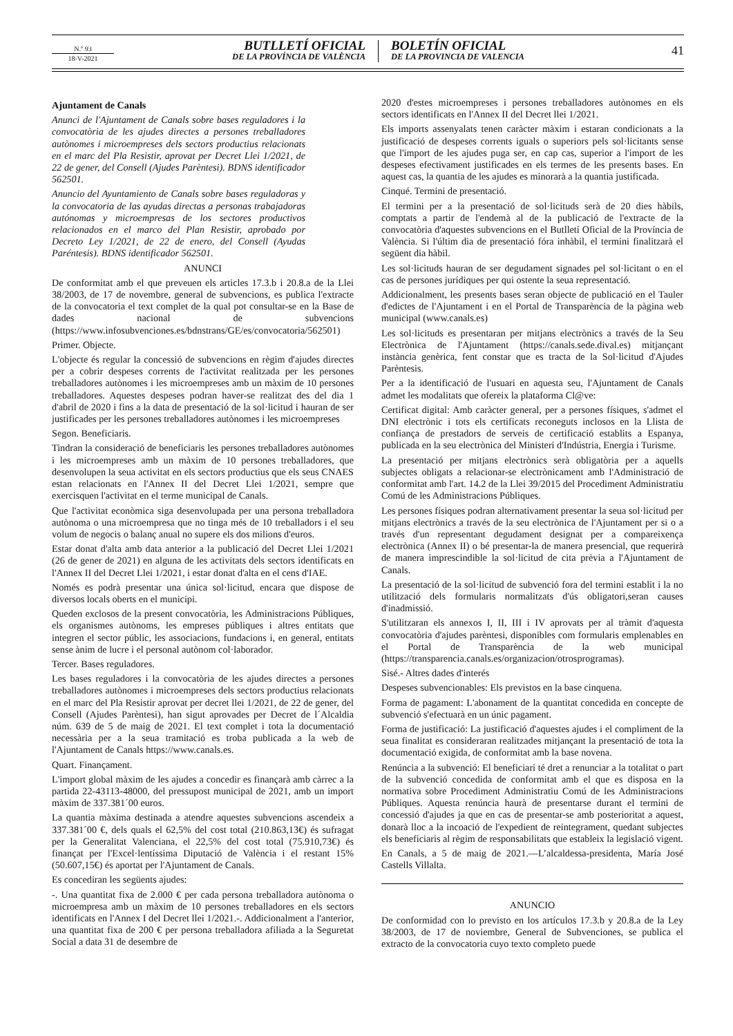N.º 93
18-V-2021
BUTLLETÍ OFICIAL
DE LA PROVÍNCIA DE VALÈNCIA
BOLETÍN OFICIAL
DE LA PROVINCIA DE VALENCIA
41
Ajuntament de Canals
Anunci de l'Ajuntament de Canals sobre bases reguladores i la convocatòria de les ajudes directes a persones treballadores autònomes i microempreses dels sectors productius relacionats en el marc del Pla Resistir, aprovat per Decret Llei 1/2021, de 22 de gener, del Consell (Ajudes Parèntesi). BDNS identificador 562501.
Anuncio del Ayuntamiento de Canals sobre bases reguladoras y la convocatoria de las ayudas directas a personas trabajadoras autónomas y microempresas de los sectores productivos relacionados en el marco del Plan Resistir, aprobado por Decreto Ley 1/2021, de 22 de enero, del Consell (Ayudas Paréntesis). BDNS identificador 562501.
ANUNCI
De conformitat amb el que preveuen els articles 17.3.b i 20.8.a de la Llei 38/2003, de 17 de novembre, general de subvencions, es publica l'extracte de la convocatoria el text complet de la qual pot consultar-se en la Base de dades nacional de subvencions (https://www.infosubvenciones.es/bdnstrans/GE/es/convocatoria/562501)
Primer. Objecte.
L'objecte és regular la concessió de subvencions en règim d'ajudes directes per a cobrir despeses corrents de l'activitat realitzada per les persones treballadores autònomes i les microempreses amb un màxim de 10 persones treballadores. Aquestes despeses podran haver-se realitzat des del dia 1 d'abril de 2020 i fins a la data de presentació de la sol·licitud i hauran de ser justificades per les persones treballadores autònomes i les microempreses
Segon. Beneficiaris.
Tindran la consideració de beneficiaris les persones treballadores autònomes i les microempreses amb un màxim de 10 persones treballadores, que desenvolupen la seua activitat en els sectors productius que els seus CNAES estan relacionats en l'Annex II del Decret Llei 1/2021, sempre que exercisquen l'activitat en el terme municipal de Canals.
Que l'activitat econòmica siga desenvolupada per una persona treballadora autònoma o una microempresa que no tinga més de 10 treballadors i el seu volum de negocis o balanç anual no supere els dos milions d'euros.
Estar donat d'alta amb data anterior a la publicació del Decret Llei 1/2021 (26 de gener de 2021) en alguna de les activitats dels sectors identificats en l'Annex II del Decret Llei 1/2021, i estar donat d'alta en el cens d'IAE.
Només es podrà presentar una única sol·licitud, encara que dispose de diversos locals oberts en el municipi.
Queden exclosos de la present convocatòria, les Administracions Públiques, els organismes autònoms, les empreses públiques i altres entitats que integren el sector públic, les associacions, fundacions i, en general, entitats sense ànim de lucre i el personal autònom col·laborador.
Tercer. Bases reguladores.
Les bases reguladores i la convocatòria de les ajudes directes a persones treballadores autònomes i microempreses dels sectors productius relacionats en el marc del Pla Resistir aprovat per decret llei 1/2021, de 22 de gener, del Consell (Ajudes Parèntesi), han sigut aprovades per Decret de l´Alcaldia núm. 639 de 5 de maig de 2021. El text complet i tota la documentació necessària per a la seua tramitació es troba publicada a la web de l'Ajuntament de Canals https://www.canals.es.
Quart. Finançament.
L'import global màxim de les ajudes a concedir es finançarà amb càrrec a la partida 22-43113-48000, del pressupost municipal de 2021, amb un import màxim de 337.381´00 euros.
La quantia màxima destinada a atendre aquestes subvencions ascendeix a 337.381´00 €, dels quals el 62,5% del cost total (210.863,13€) és sufragat per la Generalitat Valenciana, el 22,5% del cost total (75.910,73€) és finançat per l'Excel·lentíssima Diputació de València i el restant 15% (50.607,15€) és aportat per l'Ajuntament de Canals.
Es concediran les següents ajudes:
-. Una quantitat fixa de 2.000 € per cada persona treballadora autònoma o microempresa amb un màxim de 10 persones treballadores en els sectors identificats en l'Annex I del Decret llei 1/2021.-. Addicionalment a l'anterior, una quantitat fixa de 200 € per persona treballadora afiliada a la Seguretat Social a data 31 de desembre de
2020 d'estes microempreses i persones treballadores autònomes en els sectors identificats en l'Annex II del Decret llei 1/2021.
Els imports assenyalats tenen caràcter màxim i estaran condicionats a la justificació de despeses corrents iguals o superiors pels sol·licitants sense que l'import de les ajudes puga ser, en cap cas, superior a l'import de les despeses efectivament justificades en els termes de les presents bases. En aquest cas, la quantia de les ajudes es minorarà a la quantia justificada.
Cinqué. Termini de presentació.
El termini per a la presentació de sol·licituds serà de 20 dies hàbils, comptats a partir de l'endemà al de la publicació de l'extracte de la convocatòria d'aquestes subvencions en el Butlletí Oficial de la Província de València. Si l'últim dia de presentació fóra inhàbil, el termini finalitzarà el següent dia hàbil.
Les sol·licituds hauran de ser degudament signades pel sol·licitant o en el cas de persones jurídiques per qui ostente la seua representació.
Addicionalment, les presents bases seran objecte de publicació en el Tauler d'edictes de l'Ajuntament i en el Portal de Transparència de la pàgina web municipal (www.canals.es)
Les sol·licituds es presentaran per mitjans electrònics a través de la Seu Electrònica de l'Ajuntament (https://canals.sede.dival.es) mitjançant instància genèrica, fent constar que es tracta de la Sol·licitud d'Ajudes Parèntesis.
Per a la identificació de l'usuari en aquesta seu, l'Ajuntament de Canals admet les modalitats que ofereix la plataforma Cl@ve:
Certificat digital: Amb caràcter general, per a persones físiques, s'admet el DNI electrònic i tots els certificats reconeguts inclosos en la Llista de confiança de prestadors de serveis de certificació establits a Espanya, publicada en la seu electrònica del Ministeri d'Indústria, Energia i Turisme.
La presentació per mitjans electrònics serà obligatòria per a aquells subjectes obligats a relacionar-se electrònicament amb l'Administració de conformitat amb l'art. 14.2 de la Llei 39/2015 del Procediment Administratiu Comú de les Administracions Públiques.
Les persones físiques podran alternativament presentar la seua sol·licitud per mitjans electrònics a través de la seu electrònica de l'Ajuntament per si o a través d'un representant degudament designat per a compareixença electrònica (Annex II) o bé presentar-la de manera presencial, que requerirà de manera imprescindible la sol·licitud de cita prèvia a l'Ajuntament de Canals.
La presentació de la sol·licitud de subvenció fora del termini establit i la no utilització dels formularis normalitzats d'ús obligatori,seran causes d'inadmissió.
S'utilitzaran els annexos I, II, III i IV aprovats per al tràmit d'aquesta convocatòria d'ajudes parèntesi, disponibles com formularis emplenables en el Portal de Transparència de la web municipal (https://transparencia.canals.es/organizacion/otrosprogramas).
Sisé.- Altres dades d'interés
Despeses subvencionables: Els previstos en la base cinquena.
Forma de pagament: L'abonament de la quantitat concedida en concepte de subvenció s'efectuarà en un únic pagament.
Forma de justificació: La justificació d'aquestes ajudes i el compliment de la seua finalitat es consideraran realitzades mitjançant la presentació de tota la documentació exigida, de conformitat amb la base novena.
Renúncia a la subvenció: El beneficiari té dret a renunciar a la totalitat o part de la subvenció concedida de conformitat amb el que es disposa en la normativa sobre Procediment Administratiu Comú de les Administracions Públiques. Aquesta renúncia haurà de presentarse durant el termini de concessió d'ajudes ja que en cas de presentar-se amb posterioritat a aquest, donarà lloc a la incoació de l'expedient de reintegrament, quedant subjectes els beneficiaris al règim de responsabilitats que estableix la legislació vigent.
En Canals, a 5 de maig de 2021.—L’alcaldessa-presidenta, María José Castells Villalta.
ANUNCIO
De conformidad con lo previsto en los artículos 17.3.b y 20.8.a de la Ley 38/2003, de 17 de noviembre, General de Subvenciones, se publica el extracto de la convocatoria cuyo texto completo puede